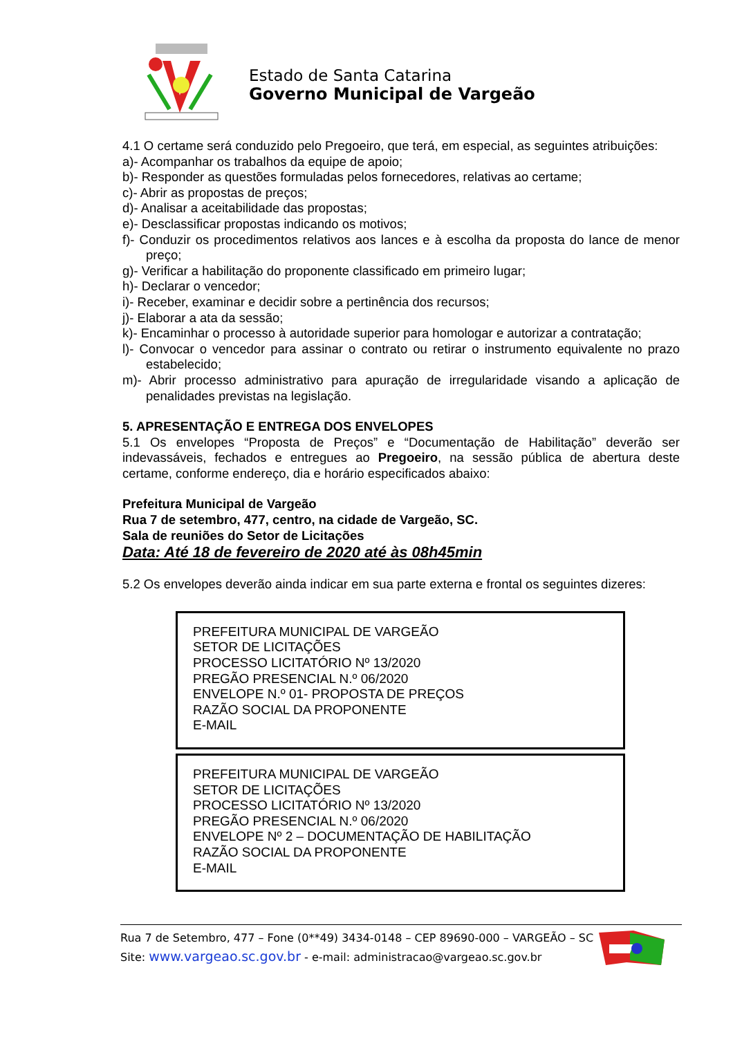Estado de Santa Catarina
Governo Municipal de Vargeão
4.1 O certame será conduzido pelo Pregoeiro, que terá, em especial, as seguintes atribuições:
a)- Acompanhar os trabalhos da equipe de apoio;
b)- Responder as questões formuladas pelos fornecedores, relativas ao certame;
c)- Abrir as propostas de preços;
d)- Analisar a aceitabilidade das propostas;
e)- Desclassificar propostas indicando os motivos;
f)- Conduzir os procedimentos relativos aos lances e à escolha da proposta do lance de menor preço;
g)- Verificar a habilitação do proponente classificado em primeiro lugar;
h)- Declarar o vencedor;
i)- Receber, examinar e decidir sobre a pertinência dos recursos;
j)- Elaborar a ata da sessão;
k)- Encaminhar o processo à autoridade superior para homologar e autorizar a contratação;
l)- Convocar o vencedor para assinar o contrato ou retirar o instrumento equivalente no prazo estabelecido;
m)- Abrir processo administrativo para apuração de irregularidade visando a aplicação de penalidades previstas na legislação.
5. APRESENTAÇÃO E ENTREGA DOS ENVELOPES
5.1 Os envelopes “Proposta de Preços” e “Documentação de Habilitação” deverão ser indevassáveis, fechados e entregues ao Pregoeiro, na sessão pública de abertura deste certame, conforme endereço, dia e horário especificados abaixo:
Prefeitura Municipal de Vargeão
Rua 7 de setembro, 477, centro, na cidade de Vargeão, SC.
Sala de reuniões do Setor de Licitações
Data: Até 18 de fevereiro de 2020 até às 08h45min
5.2 Os envelopes deverão ainda indicar em sua parte externa e frontal os seguintes dizeres:
PREFEITURA MUNICIPAL DE VARGEÃO
SETOR DE LICITAÇÕES
PROCESSO LICITATÓRIO Nº 13/2020
PREGÃO PRESENCIAL N.º 06/2020
ENVELOPE N.º 01- PROPOSTA DE PREÇOS
RAZÃO SOCIAL DA PROPONENTE
E-MAIL
PREFEITURA MUNICIPAL DE VARGEÃO
SETOR DE LICITAÇÕES
PROCESSO LICITATÓRIO Nº 13/2020
PREGÃO PRESENCIAL N.º 06/2020
ENVELOPE Nº 2 – DOCUMENTAÇÃO DE HABILITAÇÃO
RAZÃO SOCIAL DA PROPONENTE
E-MAIL
Rua 7 de Setembro, 477 – Fone (0**49) 3434-0148 – CEP 89690-000 – VARGEÃO – SC
Site: www.vargeao.sc.gov.br - e-mail: administracao@vargeao.sc.gov.br